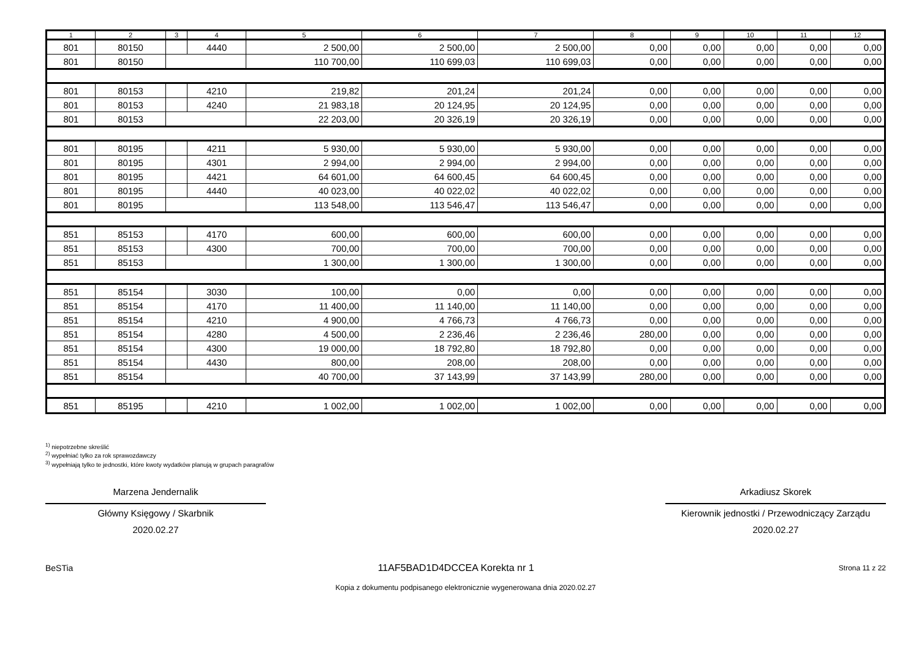| 1 | 2 | 3 | 4 | 5 | 6 | 7 | 8 | 9 | 10 | 11 | 12 |
| --- | --- | --- | --- | --- | --- | --- | --- | --- | --- | --- | --- |
| 801 | 80150 | | 4440 | 2 500,00 | 2 500,00 | 2 500,00 | 0,00 | 0,00 | 0,00 | 0,00 | 0,00 |
| 801 | 80150 | | | 110 700,00 | 110 699,03 | 110 699,03 | 0,00 | 0,00 | 0,00 | 0,00 | 0,00 |
| 801 | 80153 | | 4210 | 219,82 | 201,24 | 201,24 | 0,00 | 0,00 | 0,00 | 0,00 | 0,00 |
| 801 | 80153 | | 4240 | 21 983,18 | 20 124,95 | 20 124,95 | 0,00 | 0,00 | 0,00 | 0,00 | 0,00 |
| 801 | 80153 | | | 22 203,00 | 20 326,19 | 20 326,19 | 0,00 | 0,00 | 0,00 | 0,00 | 0,00 |
| 801 | 80195 | | 4211 | 5 930,00 | 5 930,00 | 5 930,00 | 0,00 | 0,00 | 0,00 | 0,00 | 0,00 |
| 801 | 80195 | | 4301 | 2 994,00 | 2 994,00 | 2 994,00 | 0,00 | 0,00 | 0,00 | 0,00 | 0,00 |
| 801 | 80195 | | 4421 | 64 601,00 | 64 600,45 | 64 600,45 | 0,00 | 0,00 | 0,00 | 0,00 | 0,00 |
| 801 | 80195 | | 4440 | 40 023,00 | 40 022,02 | 40 022,02 | 0,00 | 0,00 | 0,00 | 0,00 | 0,00 |
| 801 | 80195 | | | 113 548,00 | 113 546,47 | 113 546,47 | 0,00 | 0,00 | 0,00 | 0,00 | 0,00 |
| 851 | 85153 | | 4170 | 600,00 | 600,00 | 600,00 | 0,00 | 0,00 | 0,00 | 0,00 | 0,00 |
| 851 | 85153 | | 4300 | 700,00 | 700,00 | 700,00 | 0,00 | 0,00 | 0,00 | 0,00 | 0,00 |
| 851 | 85153 | | | 1 300,00 | 1 300,00 | 1 300,00 | 0,00 | 0,00 | 0,00 | 0,00 | 0,00 |
| 851 | 85154 | | 3030 | 100,00 | 0,00 | 0,00 | 0,00 | 0,00 | 0,00 | 0,00 | 0,00 |
| 851 | 85154 | | 4170 | 11 400,00 | 11 140,00 | 11 140,00 | 0,00 | 0,00 | 0,00 | 0,00 | 0,00 |
| 851 | 85154 | | 4210 | 4 900,00 | 4 766,73 | 4 766,73 | 0,00 | 0,00 | 0,00 | 0,00 | 0,00 |
| 851 | 85154 | | 4280 | 4 500,00 | 2 236,46 | 2 236,46 | 280,00 | 0,00 | 0,00 | 0,00 | 0,00 |
| 851 | 85154 | | 4300 | 19 000,00 | 18 792,80 | 18 792,80 | 0,00 | 0,00 | 0,00 | 0,00 | 0,00 |
| 851 | 85154 | | 4430 | 800,00 | 208,00 | 208,00 | 0,00 | 0,00 | 0,00 | 0,00 | 0,00 |
| 851 | 85154 | | | 40 700,00 | 37 143,99 | 37 143,99 | 280,00 | 0,00 | 0,00 | 0,00 | 0,00 |
| 851 | 85195 | | 4210 | 1 002,00 | 1 002,00 | 1 002,00 | 0,00 | 0,00 | 0,00 | 0,00 | 0,00 |
<sup>1)</sup> niepotrzebne skreślić
<sup>2)</sup> wypełniać tylko za rok sprawozdawczy
<sup>3)</sup> wypełniają tylko te jednostki, które kwoty wydatków planują w grupach paragrafów
Marzena Jendernalik
Główny Księgowy / Skarbnik
2020.02.27
Arkadiusz Skorek
Kierownik jednostki / Przewodniczący Zarządu
2020.02.27
BeSTia 11AF5BAD1D4DCCEA Korekta nr 1 Strona 11 z 22
Kopia z dokumentu podpisanego elektronicznie wygenerowana dnia 2020.02.27